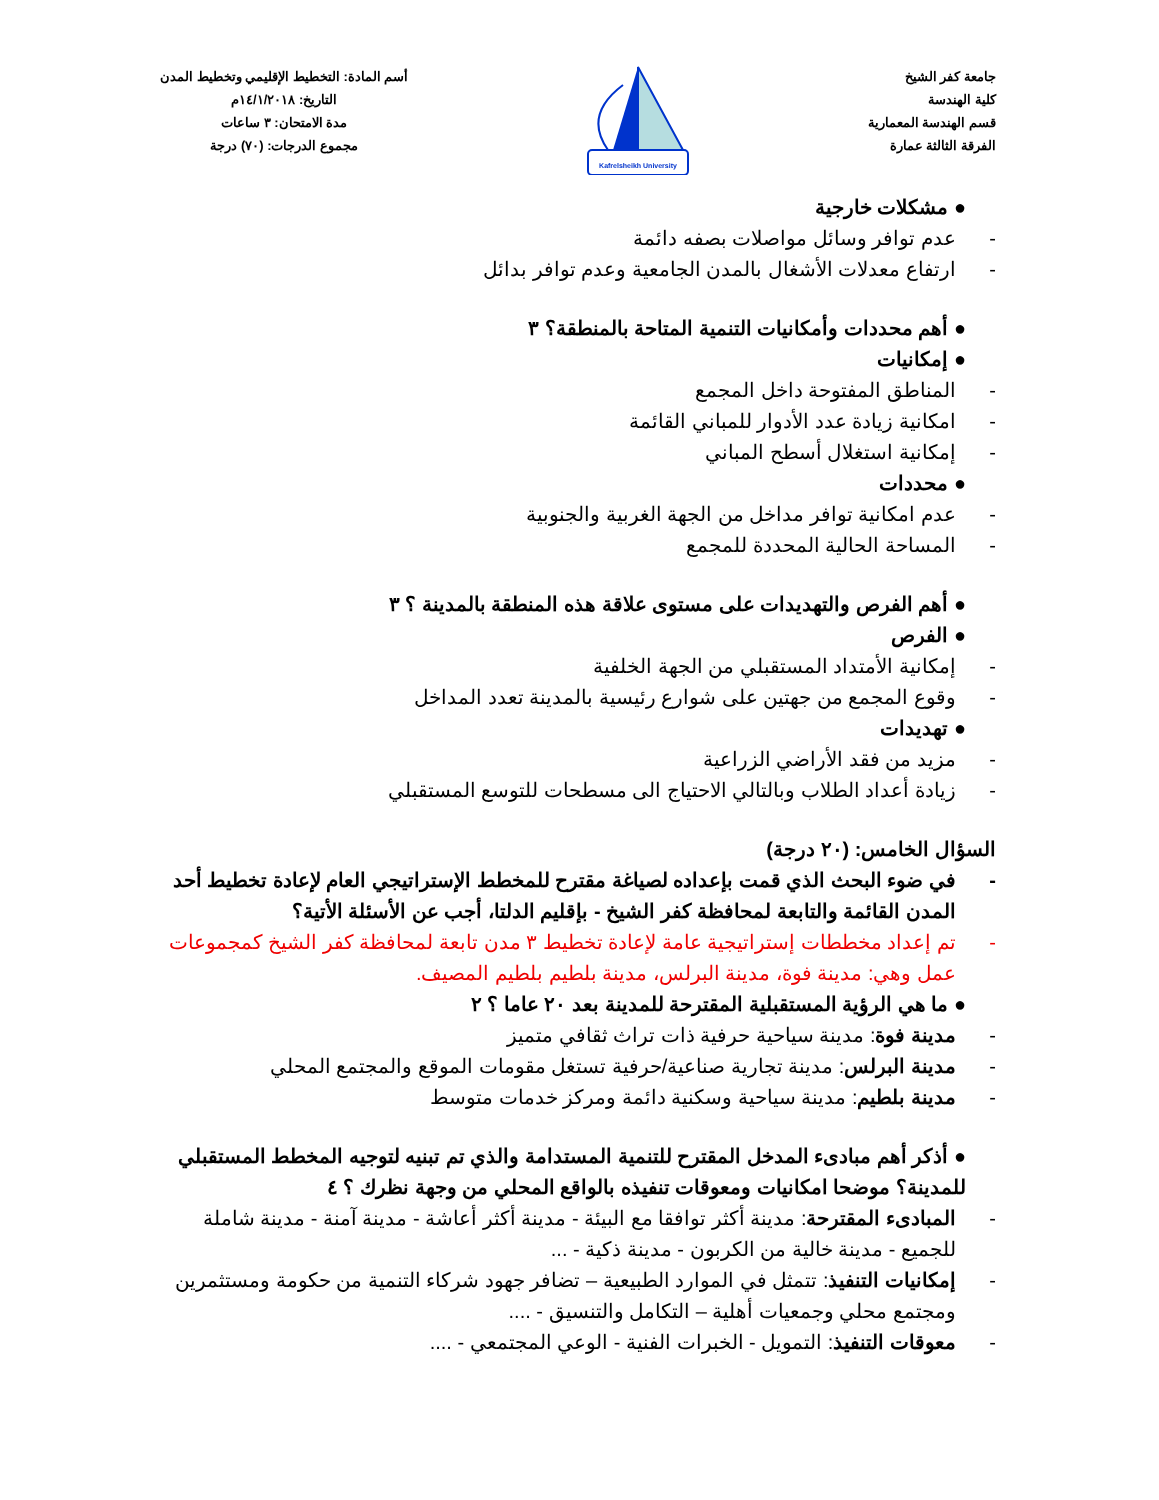جامعة كفر الشيخ
كلية الهندسة
قسم الهندسة المعمارية
الفرقة الثالثة عمارة
Kafrelsheikh University
أسم المادة: التخطيط الإقليمي وتخطيط المدن
التاريخ: ١٤/١/٢٠١٨م
مدة الامتحان: ٣ ساعات
مجموع الدرجات: (٧٠) درجة
● مشكلات خارجية
- عدم توافر وسائل مواصلات بصفه دائمة
- ارتفاع معدلات الأشغال بالمدن الجامعية وعدم توافر بدائل
● أهم محددات وأمكانيات التنمية المتاحة بالمنطقة؟ ٣
● إمكانيات
- المناطق المفتوحة داخل المجمع
- امكانية زيادة عدد الأدوار للمباني القائمة
- إمكانية استغلال أسطح المباني
● محددات
- عدم امكانية توافر مداخل من الجهة الغربية والجنوبية
- المساحة الحالية المحددة للمجمع
● أهم الفرص والتهديدات على مستوى علاقة هذه المنطقة بالمدينة ؟ ٣
● الفرص
- إمكانية الأمتداد المستقبلي من الجهة الخلفية
- وقوع المجمع من جهتين على شوارع رئيسية بالمدينة تعدد المداخل
● تهديدات
- مزيد من فقد الأراضي الزراعية
- زيادة أعداد الطلاب وبالتالي الاحتياج الى مسطحات للتوسع المستقبلي
السؤال الخامس: (٢٠ درجة)
- في ضوء البحث الذي قمت بإعداده لصياغة مقترح للمخطط الإستراتيجي العام لإعادة تخطيط أحد المدن القائمة والتابعة لمحافظة كفر الشيخ - بإقليم الدلتا، أجب عن الأسئلة الأتية؟
- تم إعداد مخططات إستراتيجية عامة لإعادة تخطيط ٣ مدن تابعة لمحافظة كفر الشيخ كمجموعات عمل وهي: مدينة فوة، مدينة البرلس، مدينة بلطيم بلطيم المصيف.
● ما هي الرؤية المستقبلية المقترحة للمدينة بعد ٢٠ عاما ؟ ٢
- مدينة فوة: مدينة سياحية حرفية ذات تراث ثقافي متميز
- مدينة البرلس: مدينة تجارية صناعية/حرفية تستغل مقومات الموقع والمجتمع المحلي
- مدينة بلطيم: مدينة سياحية وسكنية دائمة ومركز خدمات متوسط
● أذكر أهم مبادىء المدخل المقترح للتنمية المستدامة والذي تم تبنيه لتوجيه المخطط المستقبلي للمدينة؟ موضحا امكانيات ومعوقات تنفيذه بالواقع المحلي من وجهة نظرك ؟ ٤
- المبادىء المقترحة: مدينة أكثر توافقا مع البيئة - مدينة أكثر أعاشة - مدينة آمنة - مدينة شاملة للجميع - مدينة خالية من الكربون - مدينة ذكية - ...
- إمكانيات التنفيذ: تتمثل في الموارد الطبيعية – تضافر جهود شركاء التنمية من حكومة ومستثمرين ومجتمع محلي وجمعيات أهلية – التكامل والتنسيق - ....
- معوقات التنفيذ: التمويل - الخبرات الفنية - الوعي المجتمعي - ....